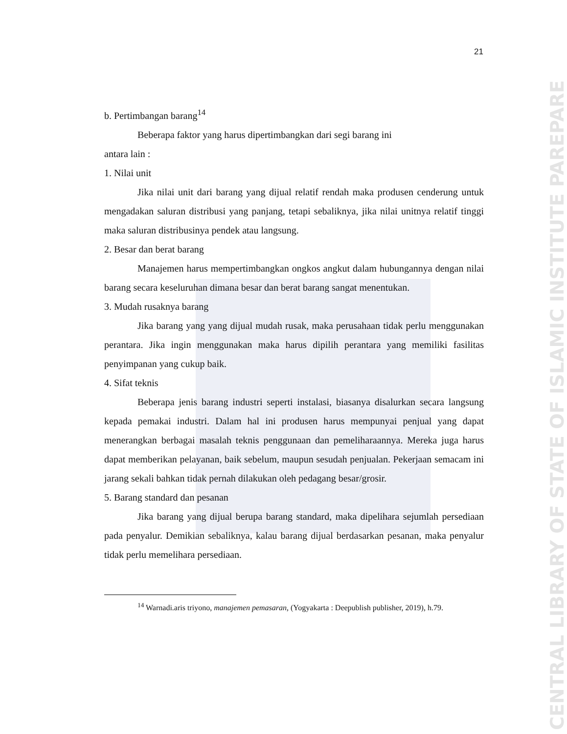CENTRAL LIBRARY OF STATE OF ISLAMIC INSTITUTE PAREPARE
21
b. Pertimbangan barang<sup>14</sup>
Beberapa faktor yang harus dipertimbangkan dari segi barang ini
antara lain :
1. Nilai unit
Jika nilai unit dari barang yang dijual relatif rendah maka produsen cenderung untuk mengadakan saluran distribusi yang panjang, tetapi sebaliknya, jika nilai unitnya relatif tinggi maka saluran distribusinya pendek atau langsung.
2. Besar dan berat barang
Manajemen harus mempertimbangkan ongkos angkut dalam hubungannya dengan nilai barang secara keseluruhan dimana besar dan berat barang sangat menentukan.
3. Mudah rusaknya barang
Jika barang yang yang dijual mudah rusak, maka perusahaan tidak perlu menggunakan perantara. Jika ingin menggunakan maka harus dipilih perantara yang memiliki fasilitas penyimpanan yang cukup baik.
4. Sifat teknis
Beberapa jenis barang industri seperti instalasi, biasanya disalurkan secara langsung kepada pemakai industri. Dalam hal ini produsen harus mempunyai penjual yang dapat menerangkan berbagai masalah teknis penggunaan dan pemeliharaannya. Mereka juga harus dapat memberikan pelayanan, baik sebelum, maupun sesudah penjualan. Pekerjaan semacam ini jarang sekali bahkan tidak pernah dilakukan oleh pedagang besar/grosir.
5. Barang standard dan pesanan
Jika barang yang dijual berupa barang standard, maka dipelihara sejumlah persediaan pada penyalur. Demikian sebaliknya, kalau barang dijual berdasarkan pesanan, maka penyalur tidak perlu memelihara persediaan.
<sup>14</sup> Warnadi.aris triyono, manajemen pemasaran, (Yogyakarta : Deepublish publisher, 2019), h.79.